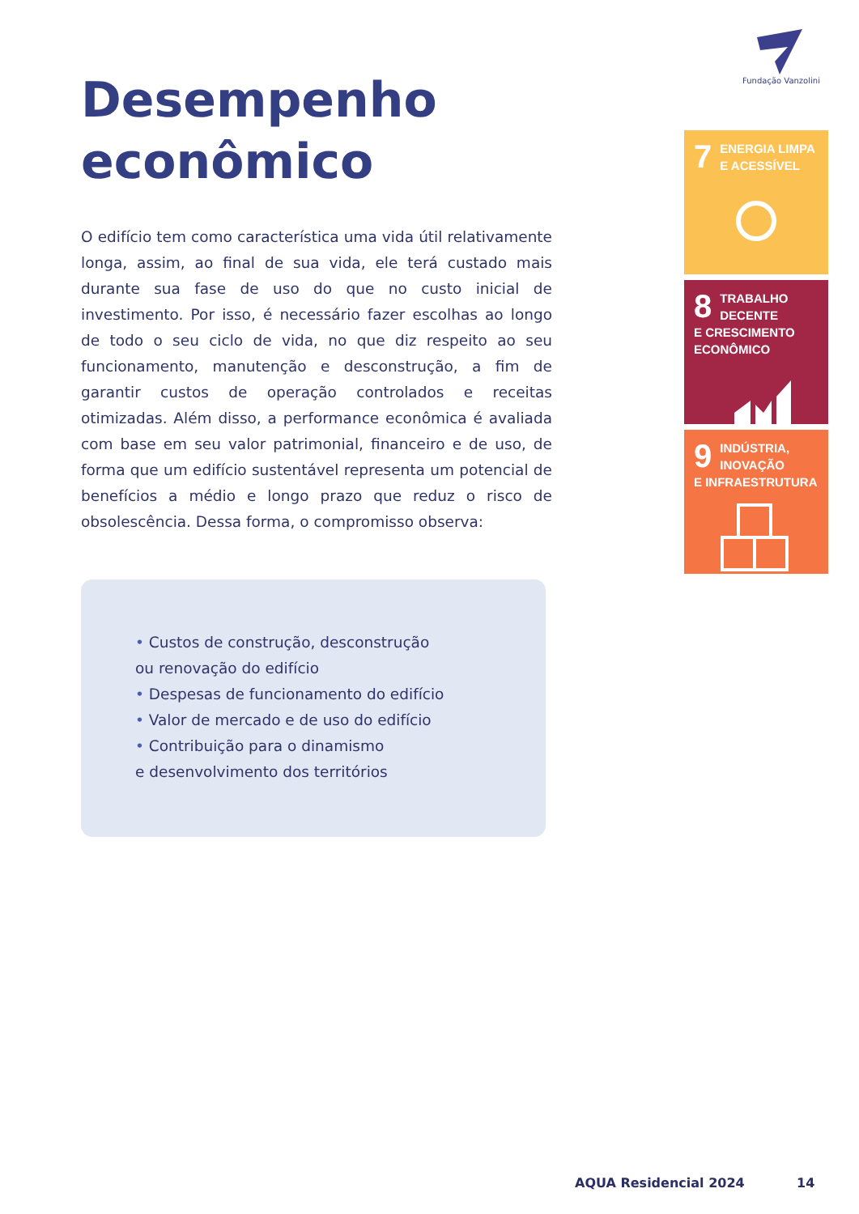Fundação Vanzolini
Desempenho econômico
O edifício tem como característica uma vida útil relativamente longa, assim, ao final de sua vida, ele terá custado mais durante sua fase de uso do que no custo inicial de investimento. Por isso, é necessário fazer escolhas ao longo de todo o seu ciclo de vida, no que diz respeito ao seu funcionamento, manutenção e desconstrução, a fim de garantir custos de operação controlados e receitas otimizadas. Além disso, a performance econômica é avaliada com base em seu valor patrimonial, financeiro e de uso, de forma que um edifício sustentável representa um potencial de benefícios a médio e longo prazo que reduz o risco de obsolescência. Dessa forma, o compromisso observa:
• Custos de construção, desconstrução
ou renovação do edifício
• Despesas de funcionamento do edifício
• Valor de mercado e de uso do edifício
• Contribuição para o dinamismo
e desenvolvimento dos territórios
7
ENERGIA LIMPA
E ACESSÍVEL
8
TRABALHO DECENTE
E CRESCIMENTO
ECONÔMICO
9
INDÚSTRIA, INOVAÇÃO
E INFRAESTRUTURA
AQUA Residencial 2024 14